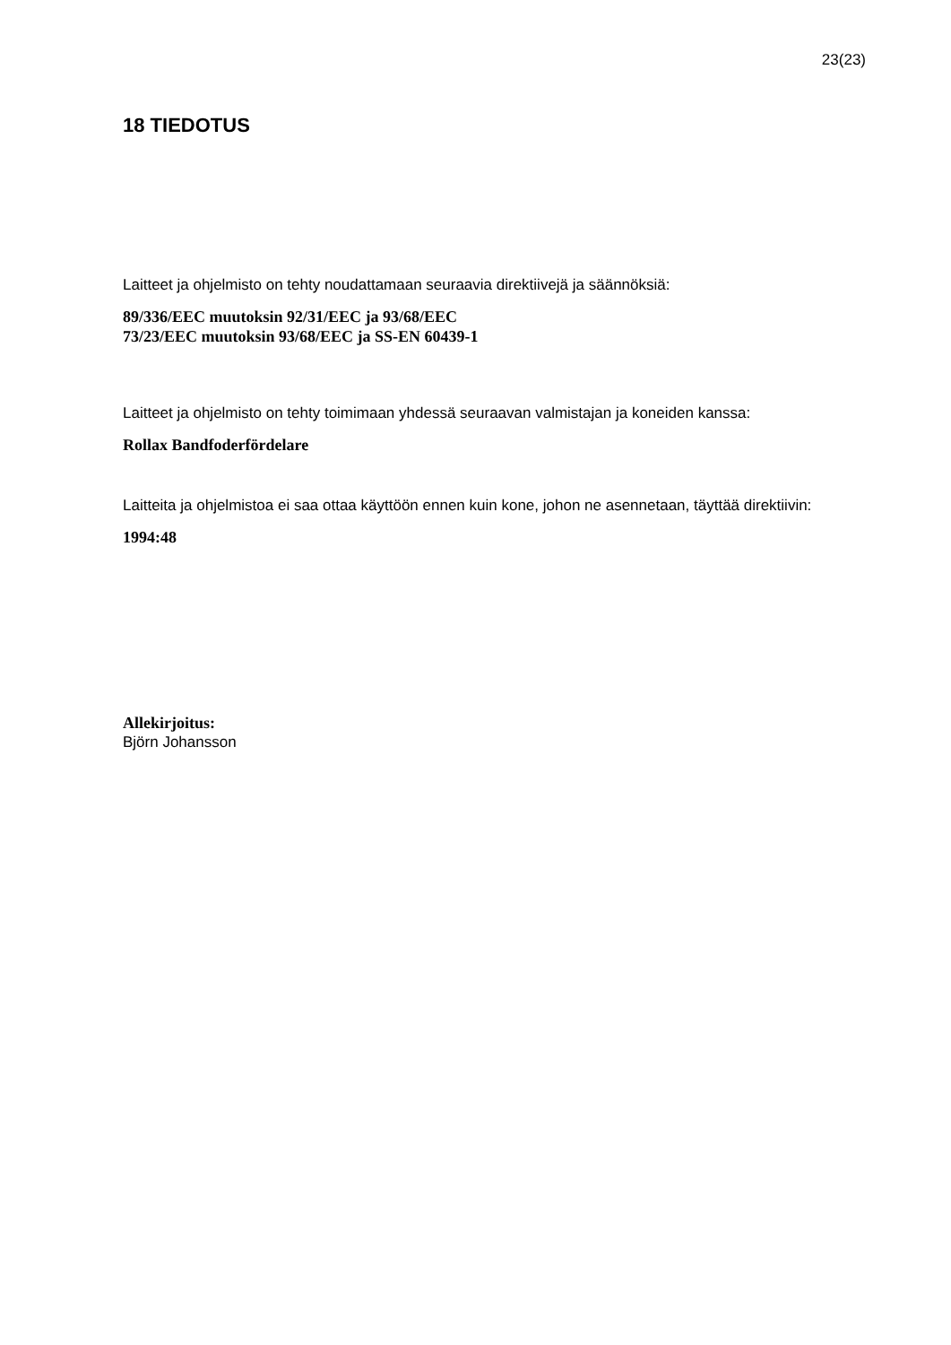23(23)
18 TIEDOTUS
Laitteet ja ohjelmisto on tehty noudattamaan seuraavia direktiivejä ja säännöksiä:
89/336/EEC muutoksin 92/31/EEC ja 93/68/EEC
73/23/EEC muutoksin 93/68/EEC ja SS-EN 60439-1
Laitteet ja ohjelmisto on tehty toimimaan yhdessä seuraavan valmistajan ja koneiden kanssa:
Rollax Bandfoderfördelare
Laitteita ja ohjelmistoa ei saa ottaa käyttöön ennen kuin kone, johon ne asennetaan, täyttää direktiivin:
1994:48
Allekirjoitus:
Björn Johansson